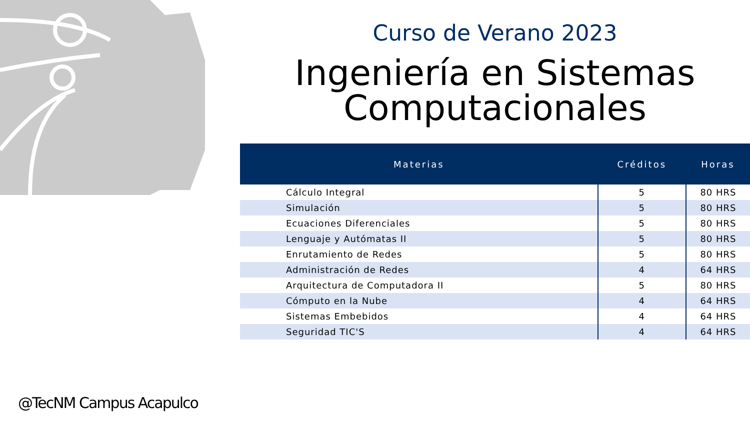Curso de Verano 2023
Ingeniería en Sistemas Computacionales
| Materias | Créditos | Horas |
| --- | --- | --- |
| Cálculo Integral | 5 | 80 HRS |
| Simulación | 5 | 80 HRS |
| Ecuaciones Diferenciales | 5 | 80 HRS |
| Lenguaje y Autómatas II | 5 | 80 HRS |
| Enrutamiento de Redes | 5 | 80 HRS |
| Administración de Redes | 4 | 64 HRS |
| Arquitectura de Computadora II | 5 | 80 HRS |
| Cómputo en la Nube | 4 | 64 HRS |
| Sistemas Embebidos | 4 | 64 HRS |
| Seguridad TIC'S | 4 | 64 HRS |
@TecNM Campus Acapulco